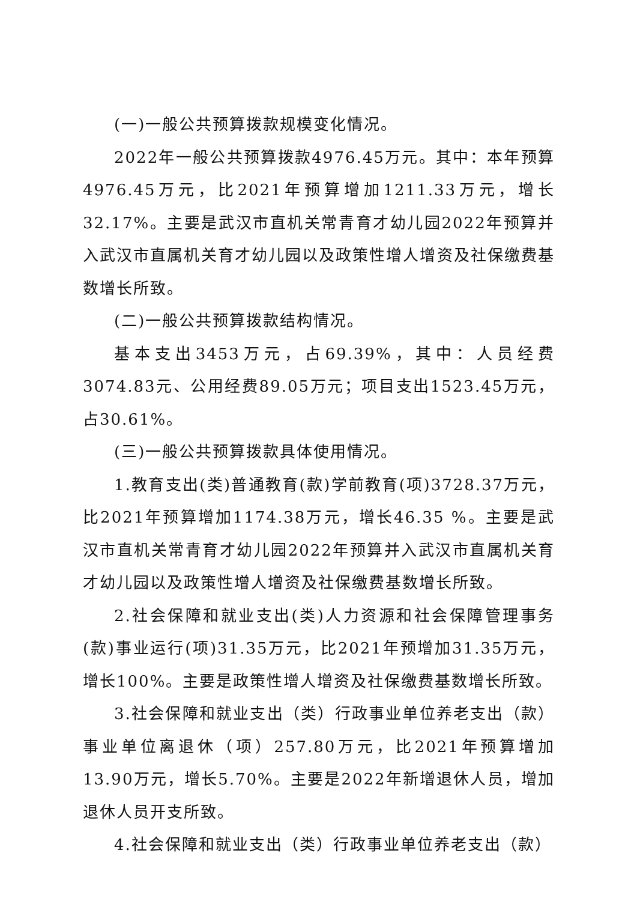(一)一般公共预算拨款规模变化情况。
2022年一般公共预算拨款4976.45万元。其中：本年预算4976.45万元，比2021年预算增加1211.33万元，增长32.17%。主要是武汉市直机关常青育才幼儿园2022年预算并入武汉市直属机关育才幼儿园以及政策性增人增资及社保缴费基数增长所致。
(二)一般公共预算拨款结构情况。
基本支出3453万元，占69.39%，其中：人员经费3074.83元、公用经费89.05万元；项目支出1523.45万元，占30.61%。
(三)一般公共预算拨款具体使用情况。
1.教育支出(类)普通教育(款)学前教育(项)3728.37万元，比2021年预算增加1174.38万元，增长46.35 %。主要是武汉市直机关常青育才幼儿园2022年预算并入武汉市直属机关育才幼儿园以及政策性增人增资及社保缴费基数增长所致。
2.社会保障和就业支出(类)人力资源和社会保障管理事务(款)事业运行(项)31.35万元，比2021年预增加31.35万元，增长100%。主要是政策性增人增资及社保缴费基数增长所致。
3.社会保障和就业支出（类）行政事业单位养老支出（款）事业单位离退休（项）257.80万元，比2021年预算增加13.90万元，增长5.70%。主要是2022年新增退休人员，增加退休人员开支所致。
4.社会保障和就业支出（类）行政事业单位养老支出（款）